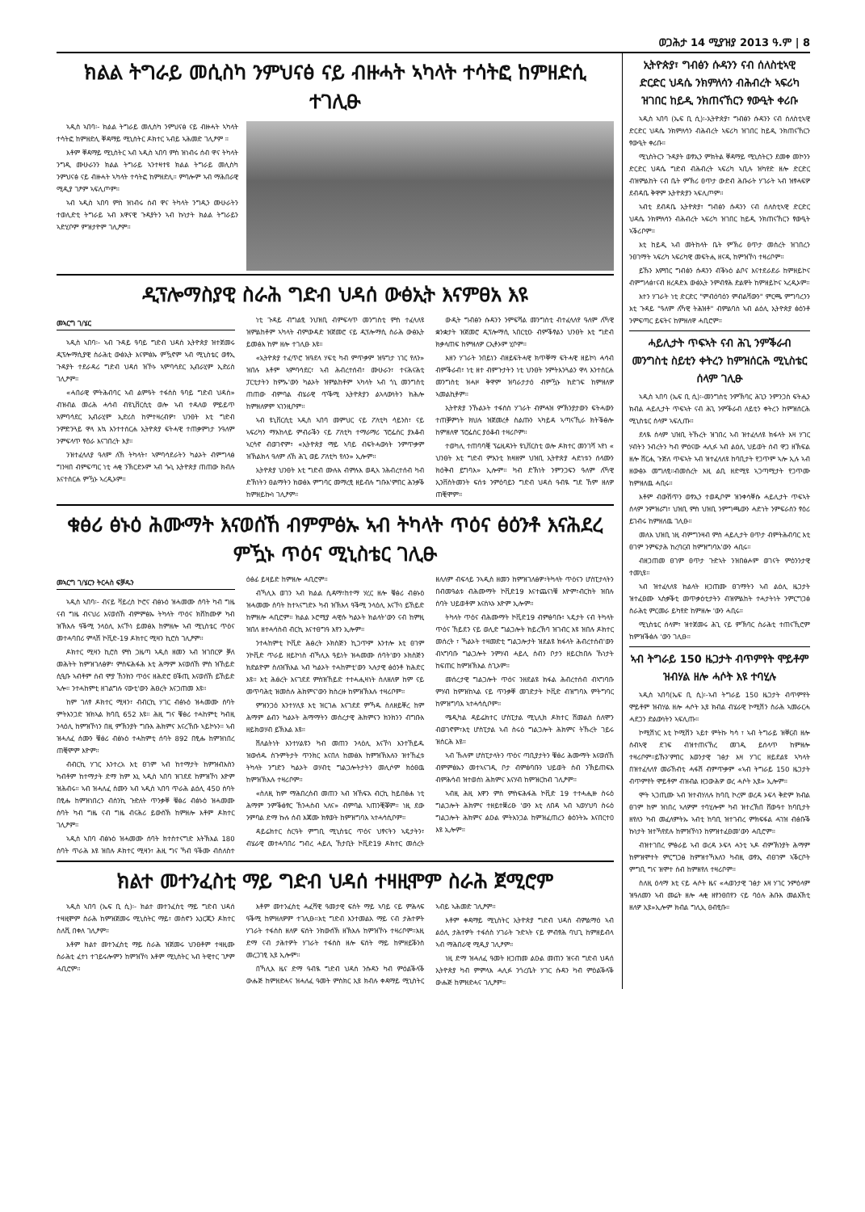ወጋሕታ 14 ሚያዝያ 2013 ዓ.ም | 8
ክልል ትግራይ መሲስካ ንምህናፅ ናይ ብዙሓት ኣካላት ተሳትፎ ከምዘድሲ ተገሊፁ
ኣዲስ ኣበባ፡- ክልል ትግራይ መሊስካ ንምህናፅ ናይ ብዙሓት ኣካላት ተሳትፎ ከምዘድሊ ቐዳማይ ሚኒስትር ዶክተር ኣብይ ኣሕመድ ገሊፆም ።
እቶም ቐዳማይ ሚኒስትር ኣብ ኣዲስ ኣበባ ምስ ዝነብሩ ሰብ ዋና ትካላት ንግዲ ሙሁራንን ክልል ትግራይ ኣንተዛተዩ ክልል ትግራይ መሊስካ ንምህናፅ ናይ ብዙሓት ኣካላት ተሳትፎ ከምዘድሊ። ምባሎም ኣብ ማሕበራዊ ሚዲያ ገፆም ኣፍሊጦም።
ኣብ ኣዲስ ኣበባ ምስ ዝነብሩ ሰብ ዋና ትካላት ንግዲን ሙሁራትን ተወሊድቲ ትግራይ ኣብ እዋናዊ ጉዳያትን ኣብ ኩነታት ክልል ትግራይን ኣድሂቦም ምዝታዮም ገሊፆም።
ዲፕሎማስያዊ ስራሕ ግድብ ህዳሰ ውፅኢት እናምፀአ እዩ
መኣርግ ገ/ሄር
ኣዲስ ኣበባ፡- ኣብ ጉዳይ ዓባይ ግድብ ህዳሰ ኢትዮጵያ ዝተጀመሩ ዲፕሎማሲያዊ ስራሕቲ ውፅኢት እናምፅኡ ምዃኖም ኣብ ሚኒስቴር ወፃኢ ጉዳያት ተደራዳሪ ግድብ ህዳሰ ዝኾኑ ኣምባሳደር ኢብራሂም ኢድሪስ ገሊፆም።
«ሓበራዊ ምትሕብባር ኣብ ልምዓት ተፋሰስ ዓባይ ግድብ ህዳሰ» ብዝብል መሪሕ ሓሳብ ብዩኒቨርሲቲ ወሎ ኣብ ተዳለወ ምይይጥ ኣምባሳደር ኢብራሂም ኢድሪስ ከምተዛረብዎ፣ ህንፀት እቲ ግድብ ንምድንጓይ ዋላ እኳ እንተተሰርሐ ኢትዮጵያ ፍትሓዊ ተጠቃምነታ ንዓለም ንምፍላጥ ፃዕራ እናገበረት እያ።
ንዝተፈላለያ ዓለም ለኸ ትካላት፣ ኣምባሳደራትን ካልኦት ብምግላፅ ግንዛበ ብምፍጣር ነቲ ሓቂ ንኽርድኦም ኣብ ጐኒ ኢትዮጵያ ጠጠው ክብሉ እናተሰርሐ ምዃኑ ኣረዲኦም።
ነቲ ጉዳይ ብግልፂ ንህዝቢ ብምፍላጥ መንግስቲ ምስ ተፈላለዩ ዝምልከቶም ኣካላት ብምውዳድ ዝጀመሮ ናይ ዲፕሎማሲ ስራሕ ውፅኢት ይመፅእ ከም ዘሎ ተገሊፁ እዩ።
«ኢትዮጵያ ተፈጥሮ ዝዓደላ ሃፍቲ ካብ ምጥቃም ዝዓግታ ነገር የለን» ዝበሉ እቶም ኣምባሳደር፣ ኣብ ሕብረተሰብ፣ ሙሁራን፣ ተናሕናሕቲ ፓርቲታትን ከምኡ'ውን ካልኦት ዝምልከቶም ኣካላት ኣብ ጎኒ መንግስቲ ጠጠው ብምባል ብሄራዊ ጥቕሚ ኢትዮጵያን ልኣላውነትን ክሕሎ ከምዘለዎም ኣገንዚቦም።
ኣብ ዩኒቨርሲቲ ኣዲስ ኣበባ መምህር ናይ ፖለቲካ ሳይንስ፣ ናይ ኣፍሪካን ማእከላይ ምብራቕን ናይ ፖለቲካ ተማራማሪ ፕሮፌሰር ያእቆብ ኣርሳኖ ብወገኖም፣ «ኢትዮጵያ ማይ ኣባይ ብፍትሓውነት ንምጥቃም ዝኽልክላ ዓለም ለኸ ሕጊ ወይ ፖለቲካ የለን» ኢሎም።
ኢትዮጵያ ህንፀት እቲ ግድብ ሙሉእ ብምሉእ ወዲኣ ንሕብረተሰብ ካብ ድኽነትን ፀልማትን ክወፅእ ምግባር መማረፂ ዘይብሉ ግቡእ'ምበር ሕንቃቕ ከምዘይኰነ ገሊፆም።
ውዲት ግብፅን ሱዳንን ንምፍሻል መንግስቲ ብተፈላለየ ዓለም ለኻዊ ቋንቋታት ዝጀመሮ ዲፕሎማሲ ኣበርቲዑ ብምቕፃልን ህንፀት እቲ ግድብ ክቃላጠፍ ከምዘለዎ ርኢቶኦም ሂቦም።
እዘን ሃገራት ንበይነን ብዘይፍትሓዊ ክጥቐማ ፍትሓዊ ዘይኮነ ሓሳብ ብምቕራብ፣ ነቲ ዘተ ብምጉታትን ነቲ ህንፀት ንምትእንጓልን ዋላ እንተሰርሐ መንግስቲ ዝሓዞ ቅዋም ዝባራታታዕ ብምዃኑ ክድገፍ ከምዘለዎ ኣመልኪቶም።
ኢትዮጵያ ንኹልኦት ተፋሰስ ሃገራት ብምሓዝ ምኽንያታውን ፍትሓውን ተጠቓምነት ክህሉ ዝጀመረቶ ስልጡን ኣካይዳ ኣጣናኺራ ክትቕፅሎ ከምዘለዋ ፕሮፌሰር ያዕቆብ ተዛሪቦም።
ተወካሊ ተጠባባቒ ፕሬዚዳንት ዩኒቨርስቲ ወሎ ዶክተር መንገሻ ኣየነ « ህንፀት እቲ ግድብ ምእንቲ ክዛዘም ህዝቢ ኢትዮጵያ ሓድነቱን ሰላሙን ክዕቅብ ይግባእ» ኢሎም። ካብ ድኽነት ንምንጋፍን ዓለም ለኻዊ ኢንቨስትመንት ፍሰቱ ንምዕባይን ግድብ ህዳሰ ዓብዪ ግደ ኸም ዘለዎ ጠቒሞም።
ቁፅሪ ፅኑዕ ሕሙማት እናወሰኸ ብምምፅኡ ኣብ ትካላት ጥዕና ፅዕንቶ እናሕደረ ምዃኑ ጥዕና ሚኒስቴር ገሊፁ
መኣርግ ገ/ሄርን ትርሓስ ፍቓዱን
ኣዲስ ኣበባ፡- ብናይ ቫይረስ ኮሮና ብፅኑዕ ዝሓመሙ ሰባት ካብ ግዜ ናብ ግዜ ብናህሪ እናወሰኸ ብምምፅኡ ትካላት ጥዕና ክሸከሙዎ ካብ ዝኽእሉ ዓቕሚ ንላዕሊ እናኾነ ይመፅእ ከምዘሎ ኣብ ሚኒስቴር ጥዕና መተሓባበሪ ምላሽ ኮቪድ-19 ዶክተር ሚዛን ኪሮስ ገሊፆም።
ዶክተር ሚዛን ኪሮስ ምስ ጋዜጣ ኣዲስ ዘመን ኣብ ዝገበርዎ ቓለ መሕትት ከምዝገለፅዎ፣ ምስፍሕፋሕ እቲ ሕማም እናወሰኸ ምስ ዝኸይድ ሲዒቡ ኣብቶም ሰብ ሞያ ኸንክን ጥዕና ዘሕድሮ ፀቕጢ እናወሰኸ ይኸይድ ኣሎ። ንተሓከምቲ ዘገልግሉ ናውቲ'ውን ሕፀረት እናጋጠመ እዩ።
ከም ገለፃ ዶክተር ሚዛን፣ ብብርኪ ሃገር ብፅኑዕ ዝሓመሙ ሰባት ምትእንጋድ ዝክኣል ክባቢ 652 እዩ። ሕዚ ግና ቑፅሪ ተሓከምቲ ካብዚ ንላዕሊ ከምዝኾነን በዚ ምኽንያት ግቡእ ሕክምና እናረኸቡ ኣይኮኑን። ኣብ ዝሓለፈ ሰሙን ቑፅሪ ብፅኑዕ ተሓከምቲ ሰባት 892 በፂሑ ከምዝነበረ ጠቒሞም እዮም።
ብብርኪ ሃገር እንተረአ እቲ ፀገም ኣብ ከተማታት ከምዝብእስን ካብቶም ከተማታት ድማ ከም እኒ ኣዲስ ኣበባ ዝገደደ ከምዝኾነ እዮም ዝሕብሩ። ኣብ ዝሓለፈ ሰሙን ኣብ ኣዲስ ኣበባ ጥራሕ ልዕሊ 450 ሰባት በፂሑ ከምዝነበረን ብሰንኪ ጉድለት ጥንቃቐ ቑፅሪ ብፅኑዕ ዝሓመሙ ሰባት ካብ ግዜ ናብ ግዜ ብናሕሪ ይውስኽ ከምዘሎ እቶም ዶክተር ገሊፆም።
ኣዲስ ኣበባ ብፅኑዕ ዝሓመሙ ሰባት ክተስተናግድ እትኽእል 180 ሰባት ጥራሕ እዩ ዝበሉ ዶክተር ሚዛን፣ ሕዚ ግና ኻብ ዓቕሙ ብሰለስተ ዕፅፊ ይዛይድ ከምዘሎ ሓቢሮም።
ብኻሊእ ወገን ኣብ ክልል ሲዳማ፣ከተማ ሃረር ዘሎ ቑፅሪ ብፅኑዕ ዝሓመሙ ሰባት ከተኣናግድኦ ካብ ዝኽእላ ዓቕሚ ንላዕሊ እናኾነ ይኸይድ ከምዘሎ ሓቢሮም። ክልል ኦሮሚያ ሓዊሱ ካልኦት ክልላት'ውን ናብ ከምዚ ዝበለ ዘተሓሳስብ ብርኪ እናተፀግዓ እየን ኢሎም።
ንተሓከምቲ ኮቪድ ሕፅረት ኦክስጅን ኪጋጥም እንተሎ እቲ ፀገም ንኮቪድ ጥራይ ዘይኮነስ ብኻሊእ ዓይነት ዝሓመሙ ሰባት'ውን ኦክስጅን ክድልዮም ስለዝኽእል ኣብ ካልኦት ተሓከምቲ'ውን ኣሉታዊ ፅዕንቶ ክሕድር እዩ። እቲ ሕፅረት እናገደደ ምስዝኸይድ ተተሓሒዛነት ስለዘለዎ ከም ናይ መጥባሕቲ ዝመሰሉ ሕክምና'ውን ክስረዙ ከምዝኽእሉ ተዛሪቦም።
ምዝንጋዕ እንተሃሊዩ እቲ ዝርገሐ እናገደደ ምኻዱ ስለዘይቐረ ከም ሕማም ልብን ካልኦት ሕማማትን መሰረታዊ ሕክምናን ክንክንን ብግቡእ ዘይክወሃብ ይኽእል እዩ።
ሽለልትነት እንተሃልዩን ካብ መጠን ንላዕሊ እናኾነ እንተኸይዱ ዝውሰዱ ስጉምትታት ጥንክር እናበለ ከመፅእ ከምዝኽእሉን ዝተኸፈቱ ትካላት ንግድን ካልኦት ወሃብቲ ግልጋሎትታትን መሊሶም ክዕፀዉ ከምዝኽእሉ ተዛሪቦም።
«ስለዚ ከም ማሕበረሰብ መጠን ኣብ ዝኸፍአ ብርኪ ከይበፅሐ ነቲ ሕማም ንምቕፅፃር ኸንሓስብ ኣለና» ብምባል ኣጠንቒቖም። ነዚ ደው ንምባል ድማ ኩሉ ሰብ እጃሙ ክፃወት ከምዝግባእ ኣተሓሳሲቦም።
ዳይሬክተር ስርዓት ምግቢ ሚኒስቴር ጥዕና ህፃናትን ኣዴታትን፣ ብሄራዊ መተሓባበሪ ግብረ ሓይሊ ኸታቢት ኮቪድ19 ዶክተር መሰረት ዘለለም ብፍላይ ንኣዲስ ዘመን ከምዝገለፅዎ፣ትካላት ጥዕናን ሆስፒታላትን በብመዓልቱ ብሕሙማት ኮቪድ19 እናተጨናነቑ እዮም፣ብርከት ዝበሉ ሰባት ህይወቶም እናሰኣኑ እዮም ኢሎም።
ትካላት ጥዕና ብሕሙማት ኮቪድ19 ብምፅባቡ፣ ኣዴታት ናብ ትካላት ጥዕና ኸይደን ናይ ወሊድ ግልጋሎት ክይረኽባ ዝገብር እዩ ዝበሉ ዶክተር መሰረት ፣ ኻልኦት ተዛመድቲ ግልጋሎታት ዝደልዩ ክፋላት ሕብረተሰብ'ውን ብኣግባቡ ግልጋሎት ንምሃብ ሓይሊ ሰብን ቦታን ዘይርከበሉ ኹነታት ከፍጠር ከምዝኽእል ሰጊኦም።
መሰረታዊ ግልጋሎት ጥዕና ንዘደልዩ ክፋል ሕብረተሰብ ብኣግባቡ ምሃብ ከምዝከኣል ናይ ጥንቃቐ መገድታት ኮቪድ ብዝግባእ ምትግባር ከምዝግባእ ኣተሓሳሲቦም።
ሜዲካል ዳይሬክተር ሆስፒታል ሚኒሊክ ዶክተር ሽመልስ ሰለሞን ብወገኖም፣እቲ ሆስፒታል ኣብ ስሩዕ ግልጋሎት ሕክምና ትኹረት ገይሩ ዝሰርሕ እዩ።
ኣብ ኹሉም ሆስፒታላትን ጥዕና ጣቢያታትን ቑፅሪ ሕሙማት እናወሰኸ ብምምፅኡን መተኣናገዲ ቦታ ብምፅባቡን ህይወት ሰብ ንኽይጠፍእ ብምሕሳብ ዝተወሰነ ሕክምና እናሃብ ከምዝርከብ ገሊፆም።
ኣብዚ ሕዚ እዋን ምስ ምስፍሕፋሕ ኮቪድ 19 ተተሓሒዙ ስሩዕ ግልጋሎት ሕክምና ተዘይተቛሪፁ 'ውን እቲ ለበዳ ኣብ ኣወሃህባ ስሩዕ ግልጋሎት ሕክምና ልዑል ምትእንጋል ከምዝፈጠረን ፅዕንትኡ እናበርተዐ እዩ ኢሎም።
ክልተ መተንፈስቲ ማይ ግድብ ህዳሰ ተዛዚሞም ስራሕ ጀሚሮም
ኣዲስ ኣበባ (ኤፍ ቢ ሲ)፡- ክልተ መተንፈስቲ ማይ ግድብ ህዳሰ ተዛዚሞም ስራሕ ከምዝጀመሩ ሚኒስትር ማይ፣ መስኖን ኢነርጂን ዶክተር ስለሺ በቀለ ገሊፆም።
እቶም ክልተ መተንፈስቲ ማይ ስራሕ ዝጀመሩ ህንፀቶም ተዛዚሙ ስራሕቲ ፈተነ ተገይሩሎምን ከምዝኾነ እቶም ሚኒስትር ኣብ ትዊተር ገፆም ሓቢሮም።
እቶም መተንፈስቲ ሓፈሻዊ ዓመታዊ ፍሰት ማይ ኣባይ ናይ ምሕላፍ ዓቕሚ ከምዘለዎም ተገሊፁ።እቲ ግድብ እንተመልአ ማይ ናብ ታሕተዎት ሃገራት ተፋሰስ ዘለዎ ፍሰት ንክውሰኽ ዘኽእሉ ከምዝኾኑ ተዛሪቦም።እዚ ድማ ናብ ታሕተዎት ሃገራት ተፋሰስ ዘሎ ፍሰት ማይ ከምዘይቕንስ መረጋገፂ ኢዩ ኢሎም።
በኻሊእ ዜና ድማ ዓብዪ ግድብ ህዳሰ ንሱዳን ካብ ምዕልቕላቕ ውሑጅ ከምዘድሓና ዝሓለፈ ዓመት ምስክር ኢዩ ክብሉ ቀዳማይ ሚኒስትር ኣብይ ኣሕመድ ገሊፆም።
እቶም ቀዳማይ ሚኒስትር ኢትዮጵያ ግድብ ህዳሰ ብምልማዕ ኣብ ልዕሊ ታሕተዎት ተፋሰስ ሃገራት ጉድኣት ናይ ምብፃሕ ባህጊ ከምዘይብላ ኣብ ማሕበራዊ ሚዲያ ገሊፆም።
ነዚ ድማ ዝሓለፈ ዓመት ዘጋጠመ ልዑል መጠን ዝናብ ግድብ ህዳሰ ኢትዮጵያ ካብ ምምላእ ሓሊፉ ንጎረቤት ሃገር ሱዳን ካብ ምዕልቕላቕ ውሑጅ ከምዘድሓና ገሊፆም።
ኢትዮጵያ፣ ግብፅን ሱዳንን ናብ ሰለስቲኣዊ ድርድር ህዳሴ ንክምለሳን ብሕብረት ኣፍሪካ ዝገበር ከይዲ ንክጠናኸርን ፃውዒት ቀሪቡ
ኣዲስ ኣበባ (ኤፍ ቢ ሲ)፡-ኢትዮጵያ፣ ግብፅን ሱዳንን ናብ ሰለስቲኣዊ ድርድር ህዳሴ ንክምለሳን ብሕብረት ኣፍሪካ ዝገበር ከይዲ ንክጠናኸርን ፃውዒት ቀሪቡ።
ሚኒስትርን ጉዳያት ወፃኢን ምክትል ቐዳማይ ሚኒስትርን ደመቀ መኮንን ድርድር ህዳሴ ግድብ ብሕብረት ኣፍሪካ ኣቢሉ ዝካየድ ዘሎ ድርድር ብዝምልከት ናብ ቤት ምኽሪ ፀጥታ ውድብ ሕቡራት ሃገራት ኣብ ዝፃሓፍዎ ደብዳቤ ቅዋም ኢትዮጵያን ኣፍሊጦም።
ኣብቲ ደብዳቤ ኢትዮጵያ፣ ግብፅን ሱዳንን ናብ ሰለስቲኣዊ ድርድር ህዳሴ ንክምለሳን ብሕብረት ኣፍሪካ ዝገበር ከይዲ ንክጠናኸርን ፃውዒት ኣቕሪቦም።
እቲ ከይዲ ኣብ መትከላት ቤት ምኽሪ ፀጥታ መሰረት ዝገበረን ንፀገማት ኣፍሪካ ኣፍሪካዊ መፍትሒ ዘናዲ ከምዝኾነ ተዛሪቦም።
ይኹን እምበር ግብፅን ሱዳንን ብቕኑዕ ልቦና እናተደራደራ ከምዘይኮና ብምግላፅ፣ናብ ዘረዳድእ ውፅኢት ንምብፃሕ ድልዋት ከምዘይኮና ኣረዲኦም።
እተን ሃገራት ነቲ ድርድር "ምብዕባዕን ምብልሻውን" ምርጫ ምግባረንን እቲ ጉዳይ "ዓለም ለኻዊ ትሕዝቶ" ብምልባስ ኣብ ልዕሊ ኢትዮጵያ ፅዕንቶ ንምፍጣር ይፍትና ከምዘለዋ ሓቢሮም።
ሓይሊታት ጥፍኣት ናብ ሕጊ ንምቕራብ መንግስቲ ስይቲን ቀትረን ከምዝሰርሕ ሚኒስቴር ሰላም ገሊፁ
ኣዲስ ኣበባ (ኤፍ ቢ ሲ)፡-መንግስቲ ንምኽባር ሕጊን ንምንጋስ ፍትሒን ክብል ሓይሊታት ጥፍኣት ናብ ሕጊ ንምቕራብ ለይቲን ቀትረን ከምዝሰርሕ ሚኒስቴር ሰላም ኣፍሊጡ።
ደላዪ ሰላም ህዝቢ ትኹረት ዝገበረ ኣብ ዝተፈላለዩ ክፋላት እዛ ሃገር ሃብትን ንብረትን ካብ ምዕናው ሓሊፉ ኣብ ልዕሊ ህይወት ሰብ ዋጋ ዘኽፍል ዘሎ ሸርሒ ጉጅለ ጥፍኣት ኣብ ዝተፈላለዩ ከባቢታት የጋጥም ኣሎ ኢሉ ኣብ ዘውፅኦ መግለፂ።ብመሰረት እዚ ልቢ ዘድሚዩ ኣጋጣሚታት የጋጥሙ ከምዘለዉ ሓቢሩ።
እቶም ብውሽጥን ወፃኢን ተወዲቦም ዝንቀሳቐሱ ሓይሊታት ጥፍኣት ሰላም ንምዝራግ፣ ህዝቢ ምስ ህዝቢ ንምግጫውን ሓድነት ንምፍራስን ፃዕሪ ይገብሩ ከምዘለዉ ገሊፁ።
መለእ ህዝቢ ነዚ ብምግንዛብ ምስ ሓይሊታት ፀጥታ ብምትሕብባር እቲ ፀገም ንምፍታሕ ከረባርብ ከምዝግባእ'ውን ሓቢሩ።
ብዘጋጠመ ፀገም ፀጥታ ጉድኣት ንዝበፅሖም ወገናት ምዕንንታዊ ተመኒዩ።
ኣብ ዝተፈላለዩ ክልላት ዘጋጠሙ ፀገማትን ኣብ ልዕሊ ዜጋታት ዝተፈፀሙ ኣሰቃቕቲ መጥቃዕቲታትን ብዝምልከት ተሓታትነት ንምርግጋፅ ስራሕቲ ምርመራ ይካየድ ከምዘሎ 'ውን ሓቢሩ።
ሚኒስቴር ሰላም፣ ዝተጀመሩ ሕጊ ናይ ምኽባር ስራሕቲ ተጠናኺሮም ከምዝቕፅሉ 'ውን ገሊፁ።
ኣብ ትግራይ 150 ዜጋታት ብጥምየት ሞይቶም ዝብሃል ዘሎ ሓሶት እዩ ተባሂሉ
ኣዲስ ኣበባ(ኤፍ ቢ ሲ)፡-ኣብ ትግራይ 150 ዜጋታት ብጥምየት ሞይቶም ዝብሃል ዘሎ ሓሶት ኢዩ ክብል ብሄራዊ ኮሚሽን ስራሕ ኣመራርሓ ሓደጋን ድልውነትን ኣፍሊጡ።
ኮሚሽነር እቲ ኮሚሽን ኣይተ ምትኩ ካሳ ፣ ኣብ ትግራይ ዝቐርብ ዘሎ ሰብኣዊ ደገፍ ብዝተጠናኸረ መገዲ ይሰላጥ ከምዘሎ ተዛሪቦም።ይኹን'ምበር እወንታዊ ገፅታ እዛ ሃገር ዘይደልዩ ኣካላት በዝተፈላለየ መራኸብቲ ሓፋሽ ብምጥቃም «ኣብ ትግራይ 150 ዜጋታት ብጥምየት ሞይቶም ብዝብል ዘጋውሕዎ ወረ ሓሶት ኢዩ» ኢሎም።
ሞት ኣጋጢሙ ኣብ ዝተብሃለሉ ከባቢ ኮረም ወረዳ ኦፍላ ቅድም ክብል ፀገም ከም ዝነበረ ኣለዎም ተባሂሎም ካብ ዝተረኽበ ሸውዓተ ከባቢታት ዘየለን ካብ መፈለምትኡ ኣብቲ ከባቢ ዝተገብረ ምክፍፋል ሓገዝ ብፅቡቕ ኩነታት ዝተኻየደሉ ከምዝኾነን ከምዝተፈፀመ'ውን ሓቢሮም።
ብዝተገበረ ምፅራይ ኣብ ወረዳ ኦፍላ ሓንቲ ኣዶ ብምኽንያት ሕማም ከምዝሞተት ምርግጋፅ ከምዝተኻእለን ካብዚ ወፃኢ ብፀገም ኣቕርቦት ምግቢ ግና ዝሞተ ሰብ ከምዘየለ ተዛሪቦም።
ስለዚ ዕላማ እቲ ናይ ሓሶት ዜና «ሓወንታዊ ገፅታ እዛ ሃገር ንምዕላም ዝዓለመን ኣብ መሬት ዘሎ ሓቂ ዘየንፀበየን ናይ ባዕሉ ሕቡእ መልእኽቲ ዘለዎ ኢዩ»ኢሎም ክብል ግሊኢ ፀብፂቡ።